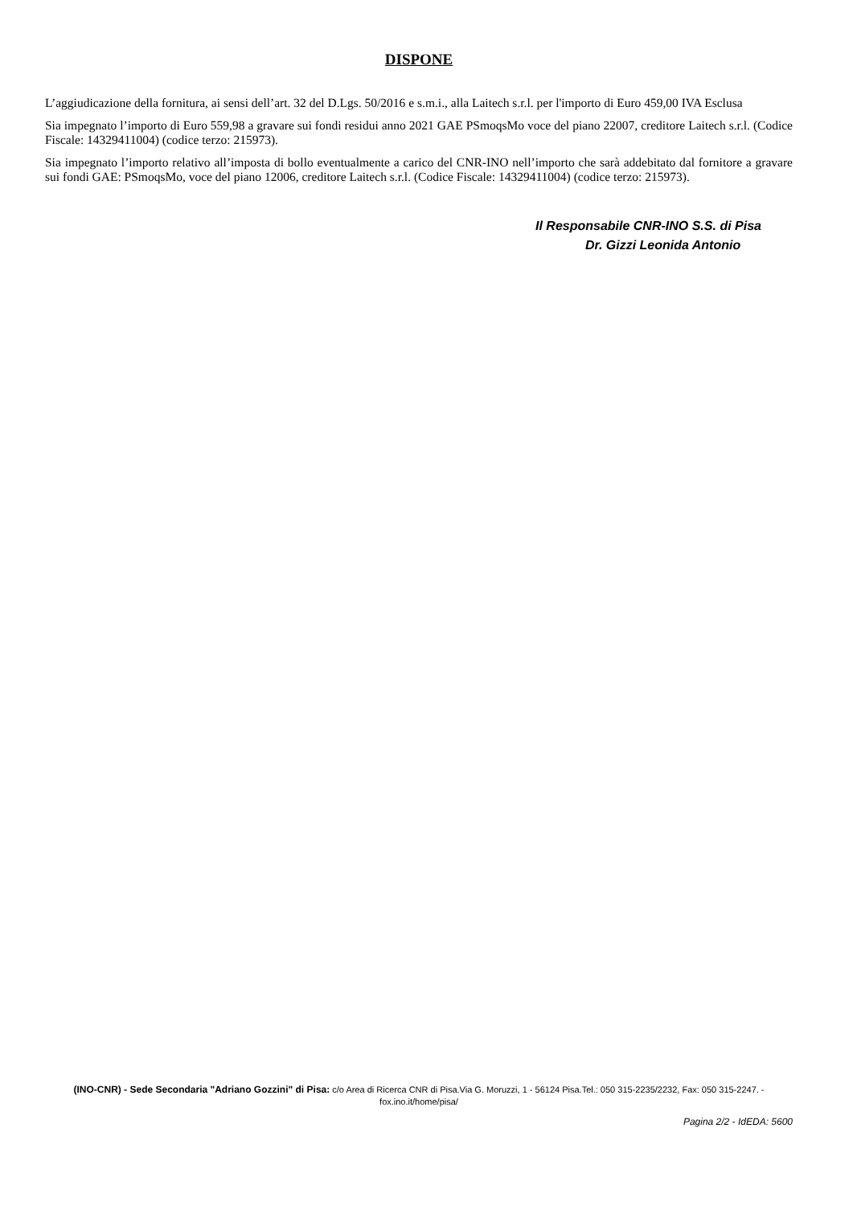DISPONE
L’aggiudicazione della fornitura, ai sensi dell’art. 32 del D.Lgs. 50/2016 e s.m.i., alla Laitech s.r.l. per l'importo di Euro 459,00 IVA Esclusa
Sia impegnato l’importo di Euro 559,98 a gravare sui fondi residui anno 2021 GAE PSmoqsMo voce del piano 22007, creditore Laitech s.r.l. (Codice Fiscale: 14329411004) (codice terzo: 215973).
Sia impegnato l’importo relativo all’imposta di bollo eventualmente a carico del CNR-INO nell’importo che sarà addebitato dal fornitore a gravare sui fondi GAE: PSmoqsMo, voce del piano 12006, creditore Laitech s.r.l. (Codice Fiscale: 14329411004) (codice terzo: 215973).
Il Responsabile CNR-INO S.S. di Pisa
Dr. Gizzi Leonida Antonio
(INO-CNR) - Sede Secondaria "Adriano Gozzini" di Pisa: c/o Area di Ricerca CNR di Pisa.Via G. Moruzzi, 1 - 56124 Pisa.Tel.: 050 315-2235/2232, Fax: 050 315-2247. - fox.ino.it/home/pisa/
Pagina 2/2 - IdEDA: 5600